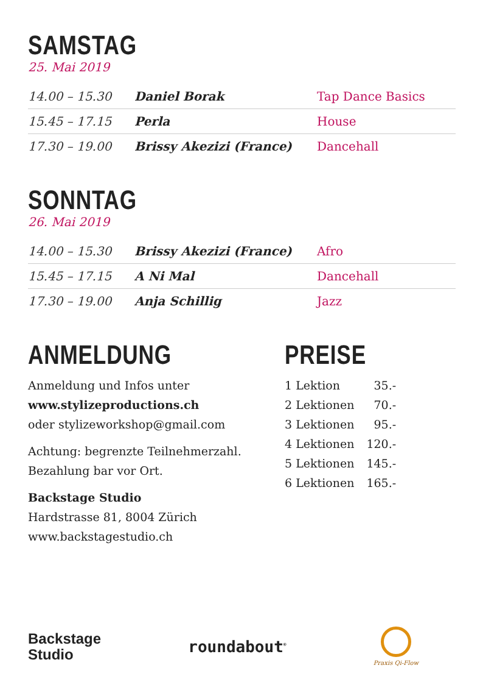SAMSTAG
25. Mai 2019
| 14.00 – 15.30 | Daniel Borak | Tap Dance Basics |
| 15.45 – 17.15 | Perla | House |
| 17.30 – 19.00 | Brissy Akezizi (France) | Dancehall |
SONNTAG
26. Mai 2019
| 14.00 – 15.30 | Brissy Akezizi (France) | Afro |
| 15.45 – 17.15 | A Ni Mal | Dancehall |
| 17.30 – 19.00 | Anja Schillig | Jazz |
ANMELDUNG
Anmeldung und Infos unter
www.stylizeproductions.ch
oder stylizeworkshop@gmail.com
Achtung: begrenzte Teilnehmerzahl.
Bezahlung bar vor Ort.
Backstage Studio
Hardstrasse 81, 8004 Zürich
www.backstagestudio.ch
PREISE
| 1 Lektion | 35.- |
| 2 Lektionen | 70.- |
| 3 Lektionen | 95.- |
| 4 Lektionen | 120.- |
| 5 Lektionen | 145.- |
| 6 Lektionen | 165.- |
Backstage
Studio
roundabout<sup>®</sup>
Praxis Qi-Flow